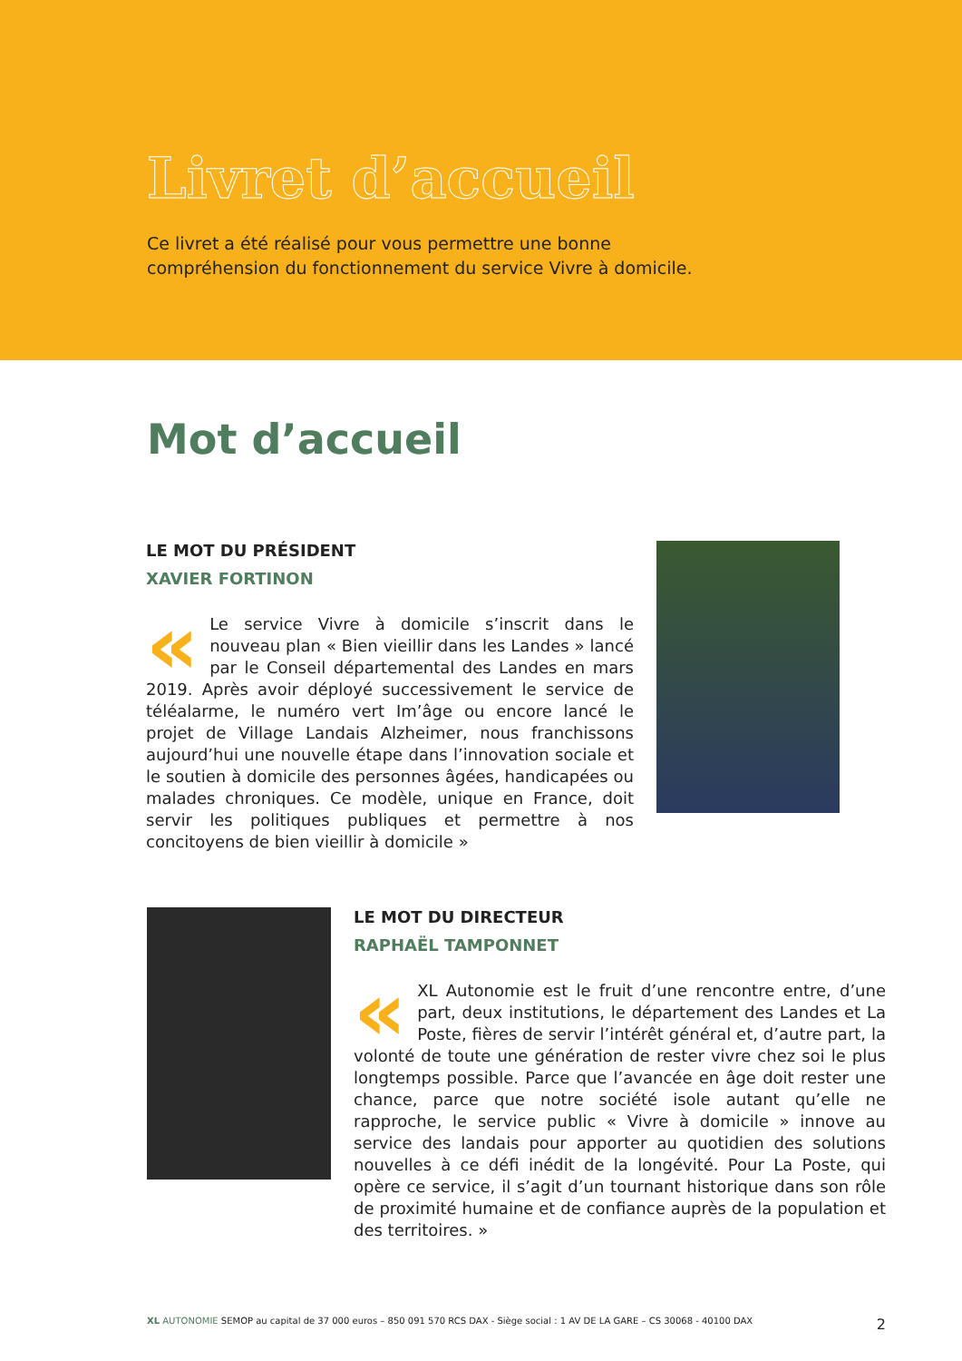Livret d’accueil
Ce livret a été réalisé pour vous permettre une bonne compréhension du fonctionnement du service Vivre à domicile.
Mot d’accueil
LE MOT DU PRÉSIDENT
XAVIER FORTINON
« Le service Vivre à domicile s’inscrit dans le nouveau plan « Bien vieillir dans les Landes » lancé par le Conseil départemental des Landes en mars 2019. Après avoir déployé successivement le service de téléalarme, le numéro vert Im’âge ou encore lancé le projet de Village Landais Alzheimer, nous franchissons aujourd’hui une nouvelle étape dans l’innovation sociale et le soutien à domicile des personnes âgées, handicapées ou malades chroniques. Ce modèle, unique en France, doit servir les politiques publiques et permettre à nos concitoyens de bien vieillir à domicile »
LE MOT DU DIRECTEUR
RAPHAËL TAMPONNET
« XL Autonomie est le fruit d’une rencontre entre, d’une part, deux institutions, le département des Landes et La Poste, fières de servir l’intérêt général et, d’autre part, la volonté de toute une génération de rester vivre chez soi le plus longtemps possible. Parce que l’avancée en âge doit rester une chance, parce que notre société isole autant qu’elle ne rapproche, le service public « Vivre à domicile » innove au service des landais pour apporter au quotidien des solutions nouvelles à ce défi inédit de la longévité. Pour La Poste, qui opère ce service, il s’agit d’un tournant historique dans son rôle de proximité humaine et de confiance auprès de la population et des territoires. »
XL AUTONOMIE SEMOP au capital de 37 000 euros – 850 091 570 RCS DAX - Siège social : 1 AV DE LA GARE – CS 30068 - 40100 DAX 2